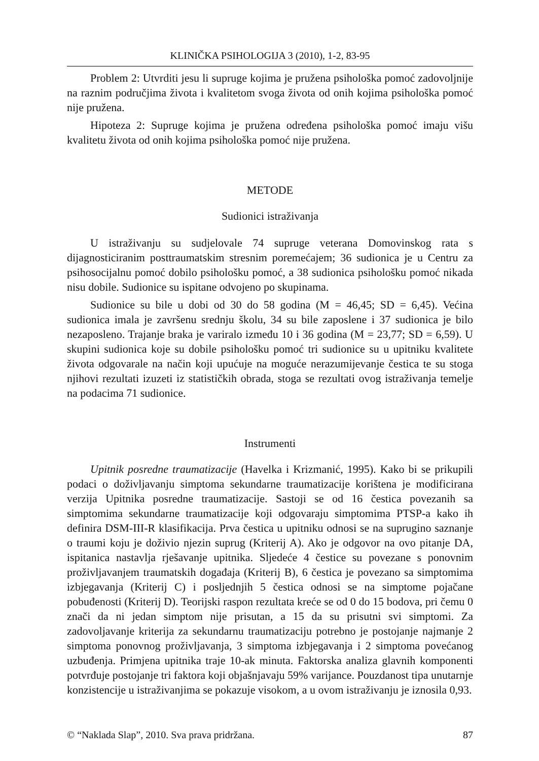KLINIČKA PSIHOLOGIJA 3 (2010), 1-2, 83-95
Problem 2: Utvrditi jesu li supruge kojima je pružena psihološka pomoć zadovoljnije na raznim područjima života i kvalitetom svoga života od onih kojima psihološka pomoć nije pružena.
Hipoteza 2: Supruge kojima je pružena određena psihološka pomoć imaju višu kvalitetu života od onih kojima psihološka pomoć nije pružena.
METODE
Sudionici istraživanja
U istraživanju su sudjelovale 74 supruge veterana Domovinskog rata s dijagnosticiranim posttraumatskim stresnim poremećajem; 36 sudionica je u Centru za psihosocijalnu pomoć dobilo psihološku pomoć, a 38 sudionica psihološku pomoć nikada nisu dobile. Sudionice su ispitane odvojeno po skupinama.
Sudionice su bile u dobi od 30 do 58 godina (M = 46,45; SD = 6,45). Većina sudionica imala je završenu srednju školu, 34 su bile zaposlene i 37 sudionica je bilo nezaposleno. Trajanje braka je variralo između 10 i 36 godina (M = 23,77; SD = 6,59). U skupini sudionica koje su dobile psihološku pomoć tri sudionice su u upitniku kvalitete života odgovarale na način koji upućuje na moguće nerazumijevanje čestica te su stoga njihovi rezultati izuzeti iz statističkih obrada, stoga se rezultati ovog istraživanja temelje na podacima 71 sudionice.
Instrumenti
Upitnik posredne traumatizacije (Havelka i Krizmanić, 1995). Kako bi se prikupili podaci o doživljavanju simptoma sekundarne traumatizacije korištena je modificirana verzija Upitnika posredne traumatizacije. Sastoji se od 16 čestica povezanih sa simptomima sekundarne traumatizacije koji odgovaraju simptomima PTSP-a kako ih definira DSM-III-R klasifikacija. Prva čestica u upitniku odnosi se na suprugino saznanje o traumi koju je doživio njezin suprug (Kriterij A). Ako je odgovor na ovo pitanje DA, ispitanica nastavlja rješavanje upitnika. Sljedeće 4 čestice su povezane s ponovnim proživljavanjem traumatskih događaja (Kriterij B), 6 čestica je povezano sa simptomima izbjegavanja (Kriterij C) i posljednjih 5 čestica odnosi se na simptome pojačane pobuđenosti (Kriterij D). Teorijski raspon rezultata kreće se od 0 do 15 bodova, pri čemu 0 znači da ni jedan simptom nije prisutan, a 15 da su prisutni svi simptomi. Za zadovoljavanje kriterija za sekundarnu traumatizaciju potrebno je postojanje najmanje 2 simptoma ponovnog proživljavanja, 3 simptoma izbjegavanja i 2 simptoma povećanog uzbuđenja. Primjena upitnika traje 10-ak minuta. Faktorska analiza glavnih komponenti potvrđuje postojanje tri faktora koji objašnjavaju 59% varijance. Pouzdanost tipa unutarnje konzistencije u istraživanjima se pokazuje visokom, a u ovom istraživanju je iznosila 0,93.
© “Naklada Slap”, 2010. Sva prava pridržana. 87